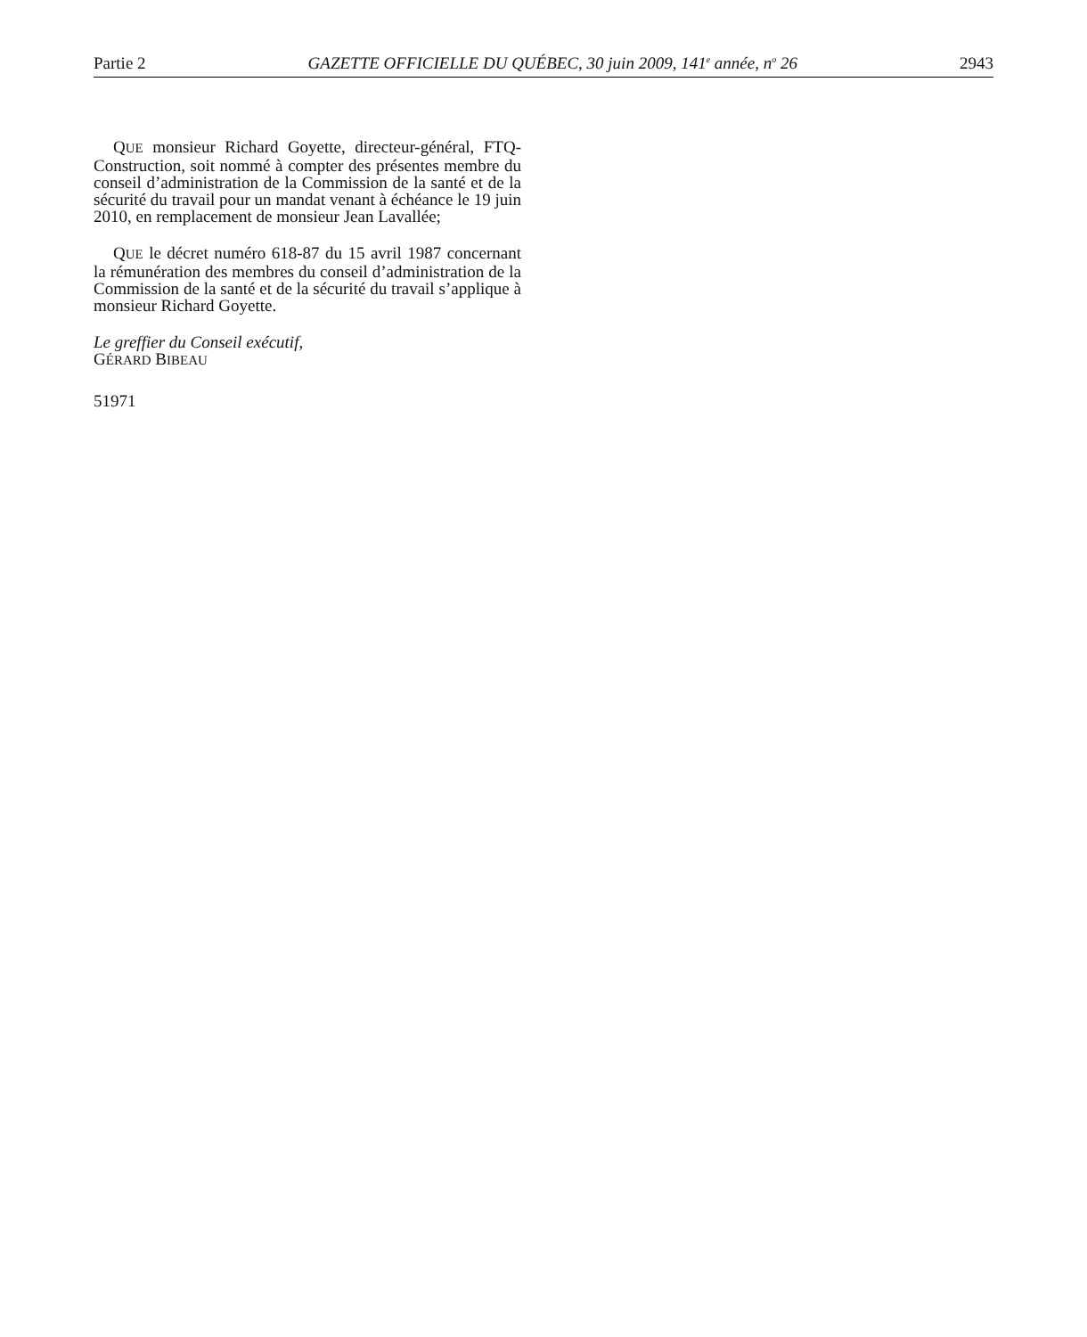Partie 2 GAZETTE OFFICIELLE DU QUÉBEC, 30 juin 2009, 141<sup>e</sup> année, n<sup>o</sup> 26 2943
QUE monsieur Richard Goyette, directeur-général, FTQ-Construction, soit nommé à compter des présentes membre du conseil d’administration de la Commission de la santé et de la sécurité du travail pour un mandat venant à échéance le 19 juin 2010, en remplacement de monsieur Jean Lavallée;
QUE le décret numéro 618-87 du 15 avril 1987 concernant la rémunération des membres du conseil d’administration de la Commission de la santé et de la sécurité du travail s’applique à monsieur Richard Goyette.
Le greffier du Conseil exécutif,
GÉRARD BIBEAU
51971